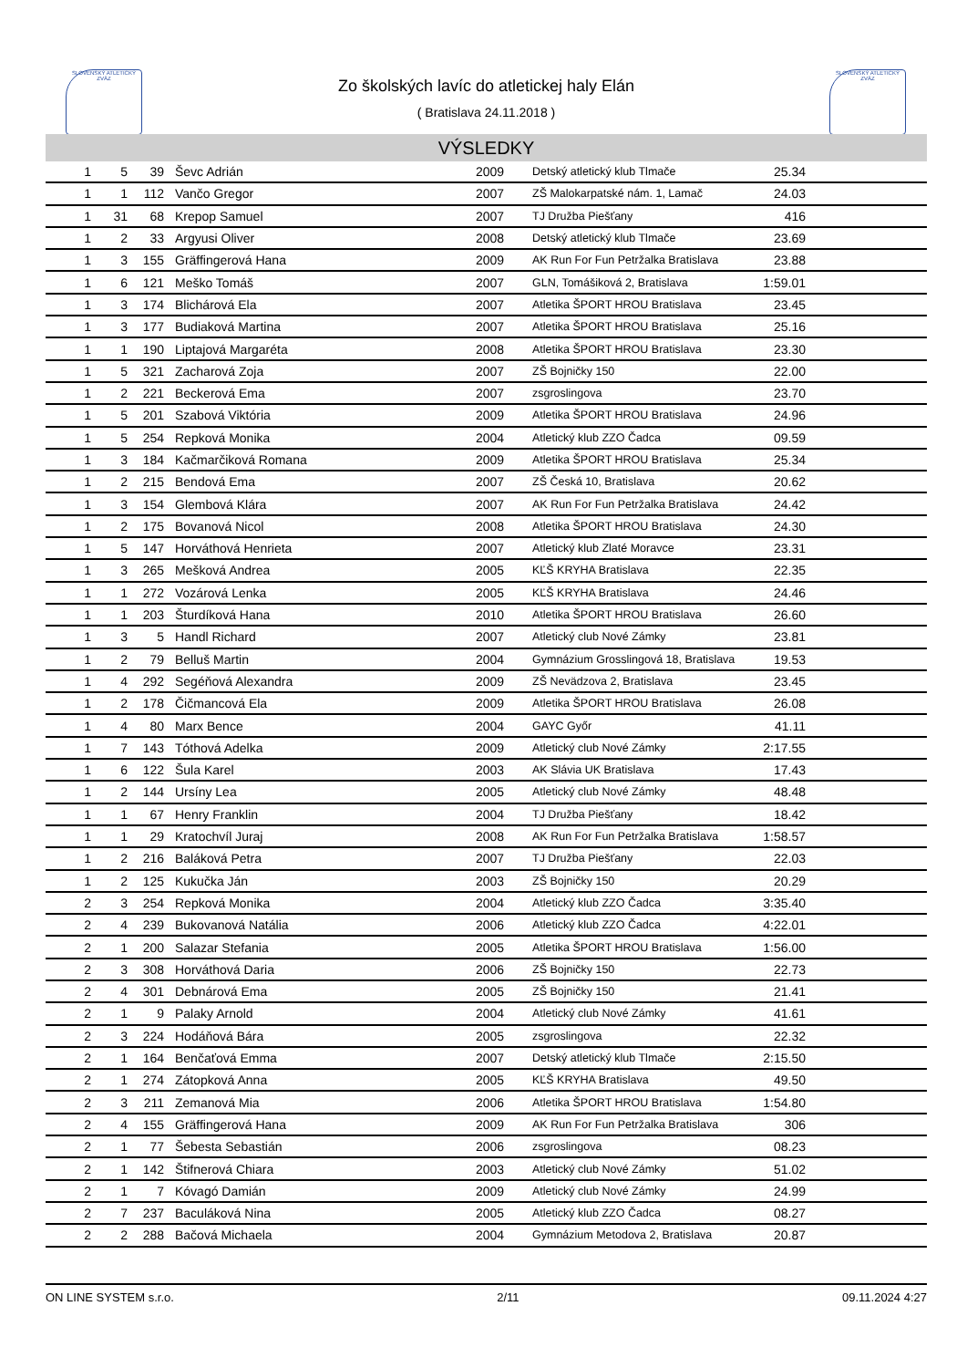SLOVENSKÝ ATLETICKÝ ZVÄZ
SLOVENSKÝ ATLETICKÝ ZVÄZ
Zo školských lavíc do atletickej haly Elán
( Bratislava 24.11.2018 )
VÝSLEDKY
| 1 | 5 | 39 | Ševc Adrián | 2009 | Detský atletický klub Tlmače | 25.34 | |
| 1 | 1 | 112 | Vančo Gregor | 2007 | ZŠ Malokarpatské nám. 1, Lamač | 24.03 | |
| 1 | 31 | 68 | Krepop Samuel | 2007 | TJ Družba Piešťany | 416 | |
| 1 | 2 | 33 | Argyusi Oliver | 2008 | Detský atletický klub Tlmače | 23.69 | |
| 1 | 3 | 155 | Gräffingerová Hana | 2009 | AK Run For Fun Petržalka Bratislava | 23.88 | |
| 1 | 6 | 121 | Meško Tomáš | 2007 | GLN, Tomášiková 2, Bratislava | 1:59.01 | |
| 1 | 3 | 174 | Blichárová Ela | 2007 | Atletika ŠPORT HROU Bratislava | 23.45 | |
| 1 | 3 | 177 | Budiaková Martina | 2007 | Atletika ŠPORT HROU Bratislava | 25.16 | |
| 1 | 1 | 190 | Liptajová Margaréta | 2008 | Atletika ŠPORT HROU Bratislava | 23.30 | |
| 1 | 5 | 321 | Zacharová Zoja | 2007 | ZŠ Bojničky 150 | 22.00 | |
| 1 | 2 | 221 | Beckerová Ema | 2007 | zsgroslingova | 23.70 | |
| 1 | 5 | 201 | Szabová Viktória | 2009 | Atletika ŠPORT HROU Bratislava | 24.96 | |
| 1 | 5 | 254 | Repková Monika | 2004 | Atletický klub ZZO Čadca | 09.59 | |
| 1 | 3 | 184 | Kačmarčiková Romana | 2009 | Atletika ŠPORT HROU Bratislava | 25.34 | |
| 1 | 2 | 215 | Bendová Ema | 2007 | ZŠ Česká 10, Bratislava | 20.62 | |
| 1 | 3 | 154 | Glembová Klára | 2007 | AK Run For Fun Petržalka Bratislava | 24.42 | |
| 1 | 2 | 175 | Bovanová Nicol | 2008 | Atletika ŠPORT HROU Bratislava | 24.30 | |
| 1 | 5 | 147 | Horváthová Henrieta | 2007 | Atletický klub Zlaté Moravce | 23.31 | |
| 1 | 3 | 265 | Mešková Andrea | 2005 | KĽŠ KRYHA Bratislava | 22.35 | |
| 1 | 1 | 272 | Vozárová Lenka | 2005 | KĽŠ KRYHA Bratislava | 24.46 | |
| 1 | 1 | 203 | Šturdíková Hana | 2010 | Atletika ŠPORT HROU Bratislava | 26.60 | |
| 1 | 3 | 5 | Handl Richard | 2007 | Atletický club Nové Zámky | 23.81 | |
| 1 | 2 | 79 | Belluš Martin | 2004 | Gymnázium Grosslingová 18, Bratislava | 19.53 | |
| 1 | 4 | 292 | Segéňová Alexandra | 2009 | ZŠ Nevädzova 2, Bratislava | 23.45 | |
| 1 | 2 | 178 | Čičmancová Ela | 2009 | Atletika ŠPORT HROU Bratislava | 26.08 | |
| 1 | 4 | 80 | Marx Bence | 2004 | GAYC Győr | 41.11 | |
| 1 | 7 | 143 | Tóthová Adelka | 2009 | Atletický club Nové Zámky | 2:17.55 | |
| 1 | 6 | 122 | Šula Karel | 2003 | AK Slávia UK Bratislava | 17.43 | |
| 1 | 2 | 144 | Ursíny Lea | 2005 | Atletický club Nové Zámky | 48.48 | |
| 1 | 1 | 67 | Henry Franklin | 2004 | TJ Družba Piešťany | 18.42 | |
| 1 | 1 | 29 | Kratochvíl Juraj | 2008 | AK Run For Fun Petržalka Bratislava | 1:58.57 | |
| 1 | 2 | 216 | Baláková Petra | 2007 | TJ Družba Piešťany | 22.03 | |
| 1 | 2 | 125 | Kukučka Ján | 2003 | ZŠ Bojničky 150 | 20.29 | |
| 2 | 3 | 254 | Repková Monika | 2004 | Atletický klub ZZO Čadca | 3:35.40 | |
| 2 | 4 | 239 | Bukovanová Natália | 2006 | Atletický klub ZZO Čadca | 4:22.01 | |
| 2 | 1 | 200 | Salazar Stefania | 2005 | Atletika ŠPORT HROU Bratislava | 1:56.00 | |
| 2 | 3 | 308 | Horváthová Daria | 2006 | ZŠ Bojničky 150 | 22.73 | |
| 2 | 4 | 301 | Debnárová Ema | 2005 | ZŠ Bojničky 150 | 21.41 | |
| 2 | 1 | 9 | Palaky Arnold | 2004 | Atletický club Nové Zámky | 41.61 | |
| 2 | 3 | 224 | Hodáňová Bára | 2005 | zsgroslingova | 22.32 | |
| 2 | 1 | 164 | Benčaťová Emma | 2007 | Detský atletický klub Tlmače | 2:15.50 | |
| 2 | 1 | 274 | Zátopková Anna | 2005 | KĽŠ KRYHA Bratislava | 49.50 | |
| 2 | 3 | 211 | Zemanová Mia | 2006 | Atletika ŠPORT HROU Bratislava | 1:54.80 | |
| 2 | 4 | 155 | Gräffingerová Hana | 2009 | AK Run For Fun Petržalka Bratislava | 306 | |
| 2 | 1 | 77 | Šebesta Sebastián | 2006 | zsgroslingova | 08.23 | |
| 2 | 1 | 142 | Štifnerová Chiara | 2003 | Atletický club Nové Zámky | 51.02 | |
| 2 | 1 | 7 | Kóvagó Damián | 2009 | Atletický club Nové Zámky | 24.99 | |
| 2 | 7 | 237 | Baculáková Nina | 2005 | Atletický klub ZZO Čadca | 08.27 | |
| 2 | 2 | 288 | Bačová Michaela | 2004 | Gymnázium Metodova 2, Bratislava | 20.87 | |
ON LINE SYSTEM s.r.o. 2/11 09.11.2024 4:27